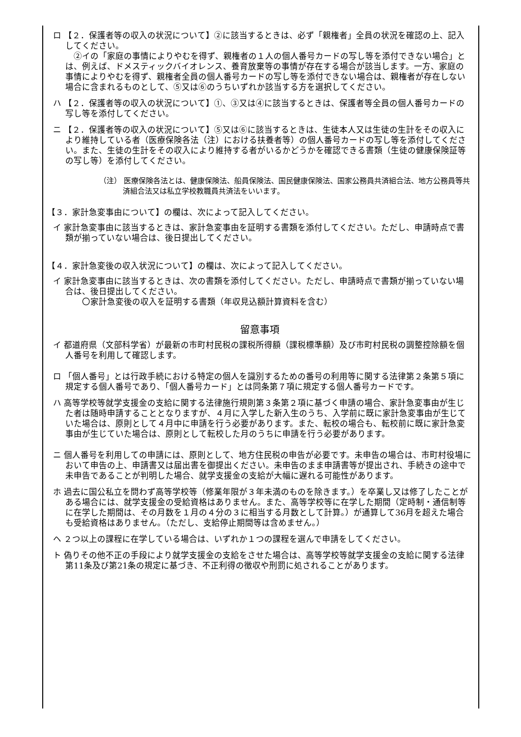ロ 【２．保護者等の収入の状況について】②に該当するときは、必ず「親権者」全員の状況を確認の上、記入してください。
　②イの「家庭の事情によりやむを得ず、親権者の１人の個人番号カードの写し等を添付できない場合」とは、例えば、ドメスティックバイオレンス、養育放棄等の事情が存在する場合が該当します。一方、家庭の事情によりやむを得ず、親権者全員の個人番号カードの写し等を添付できない場合は、親権者が存在しない場合に含まれるものとして、⑤又は⑥のうちいずれか該当する方を選択してください。
ハ 【２．保護者等の収入の状況について】①、③又は④に該当するときは、保護者等全員の個人番号カードの写し等を添付してください。
ニ 【２．保護者等の収入の状況について】⑤又は⑥に該当するときは、生徒本人又は生徒の生計をその収入により維持している者（医療保険各法（注）における扶養者等）の個人番号カードの写し等を添付してください。また、生徒の生計をその収入により維持する者がいるかどうかを確認できる書類（生徒の健康保険証等の写し等）を添付してください。
（注） 医療保険各法とは、健康保険法、船員保険法、国民健康保険法、国家公務員共済組合法、地方公務員等共済組合法又は私立学校教職員共済法をいいます。
【３．家計急変事由について】の欄は、次によって記入してください。
イ 家計急変事由に該当するときは、家計急変事由を証明する書類を添付してください。ただし、申請時点で書類が揃っていない場合は、後日提出してください。
【４．家計急変後の収入状況について】の欄は、次によって記入してください。
イ 家計急変事由に該当するときは、次の書類を添付してください。ただし、申請時点で書類が揃っていない場合は、後日提出してください。
　　〇家計急変後の収入を証明する書類（年収見込額計算資料を含む）
留意事項
イ 都道府県（文部科学省）が最新の市町村民税の課税所得額（課税標準額）及び市町村民税の調整控除額を個人番号を利用して確認します。
ロ 「個人番号」とは行政手続における特定の個人を識別するための番号の利用等に関する法律第２条第５項に規定する個人番号であり、「個人番号カード」とは同条第７項に規定する個人番号カードです。
ハ 高等学校等就学支援金の支給に関する法律施行規則第３条第２項に基づく申請の場合、家計急変事由が生じた者は随時申請することとなりますが、４月に入学した新入生のうち、入学前に既に家計急変事由が生じていた場合は、原則として４月中に申請を行う必要があります。また、転校の場合も、転校前に既に家計急変事由が生じていた場合は、原則として転校した月のうちに申請を行う必要があります。
ニ 個人番号を利用しての申請には、原則として、地方住民税の申告が必要です。未申告の場合は、市町村役場において申告の上、申請書又は届出書を御提出ください。未申告のまま申請書等が提出され、手続きの途中で未申告であることが判明した場合、就学支援金の支給が大幅に遅れる可能性があります。
ホ 過去に国公私立を問わず高等学校等（修業年限が３年未満のものを除きます。）を卒業し又は修了したことがある場合には、就学支援金の受給資格はありません。また、高等学校等に在学した期間（定時制・通信制等に在学した期間は、その月数を１月の４分の３に相当する月数として計算。）が通算して36月を超えた場合も受給資格はありません。（ただし、支給停止期間等は含めません。）
ヘ ２つ以上の課程に在学している場合は、いずれか１つの課程を選んで申請をしてください。
ト 偽りその他不正の手段により就学支援金の支給をさせた場合は、高等学校等就学支援金の支給に関する法律第11条及び第21条の規定に基づき、不正利得の徴収や刑罰に処されることがあります。